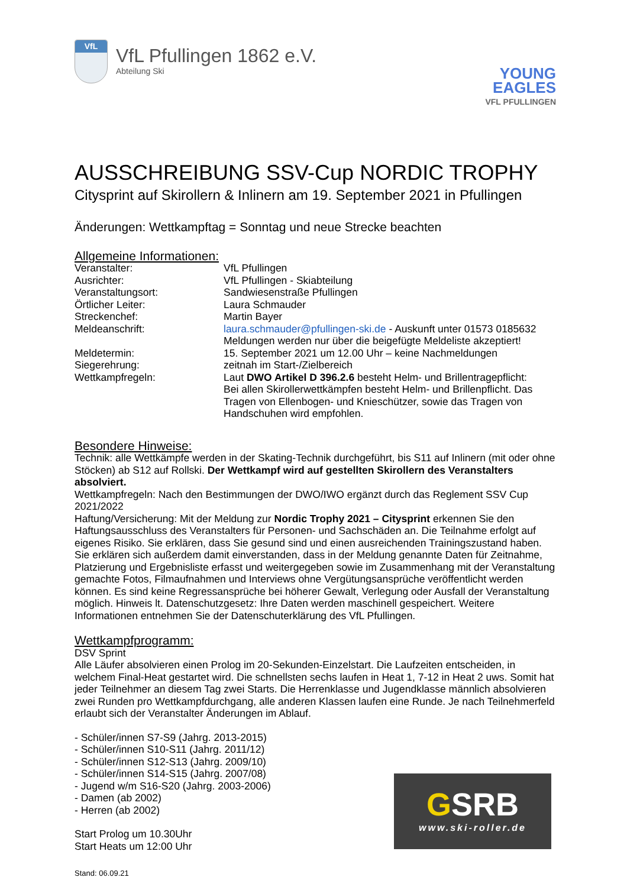VfL
VfL Pfullingen 1862 e.V.
Abteilung Ski
YOUNG
EAGLES
VFL PFULLINGEN
AUSSCHREIBUNG SSV-Cup NORDIC TROPHY
Citysprint auf Skirollern & Inlinern am 19. September 2021 in Pfullingen
Änderungen: Wettkampftag = Sonntag und neue Strecke beachten
Allgemeine Informationen:
| Veranstalter: | VfL Pfullingen |
| Ausrichter: | VfL Pfullingen - Skiabteilung |
| Veranstaltungsort: | Sandwiesenstraße Pfullingen |
| Örtlicher Leiter: | Laura Schmauder |
| Streckenchef: | Martin Bayer |
| Meldeanschrift: | laura.schmauder@pfullingen-ski.de - Auskunft unter 01573 0185632 Meldungen werden nur über die beigefügte Meldeliste akzeptiert! |
| Meldetermin: | 15. September 2021 um 12.00 Uhr – keine Nachmeldungen |
| Siegerehrung: | zeitnah im Start-/Zielbereich |
| Wettkampfregeln: | Laut DWO Artikel D 396.2.6 besteht Helm- und Brillentragepflicht: Bei allen Skirollerwettkämpfen besteht Helm- und Brillenpflicht. Das Tragen von Ellenbogen- und Knieschützer, sowie das Tragen von Handschuhen wird empfohlen. |
Besondere Hinweise:
Technik: alle Wettkämpfe werden in der Skating-Technik durchgeführt, bis S11 auf Inlinern (mit oder ohne Stöcken) ab S12 auf Rollski. Der Wettkampf wird auf gestellten Skirollern des Veranstalters absolviert.
Wettkampfregeln: Nach den Bestimmungen der DWO/IWO ergänzt durch das Reglement SSV Cup 2021/2022
Haftung/Versicherung: Mit der Meldung zur Nordic Trophy 2021 – Citysprint erkennen Sie den Haftungsausschluss des Veranstalters für Personen- und Sachschäden an. Die Teilnahme erfolgt auf eigenes Risiko. Sie erklären, dass Sie gesund sind und einen ausreichenden Trainingszustand haben. Sie erklären sich außerdem damit einverstanden, dass in der Meldung genannte Daten für Zeitnahme, Platzierung und Ergebnisliste erfasst und weitergegeben sowie im Zusammenhang mit der Veranstaltung gemachte Fotos, Filmaufnahmen und Interviews ohne Vergütungsansprüche veröffentlicht werden können. Es sind keine Regressansprüche bei höherer Gewalt, Verlegung oder Ausfall der Veranstaltung möglich. Hinweis lt. Datenschutzgesetz: Ihre Daten werden maschinell gespeichert. Weitere Informationen entnehmen Sie der Datenschuterklärung des VfL Pfullingen.
Wettkampfprogramm:
DSV Sprint
Alle Läufer absolvieren einen Prolog im 20-Sekunden-Einzelstart. Die Laufzeiten entscheiden, in welchem Final-Heat gestartet wird. Die schnellsten sechs laufen in Heat 1, 7-12 in Heat 2 uws. Somit hat jeder Teilnehmer an diesem Tag zwei Starts. Die Herrenklasse und Jugendklasse männlich absolvieren zwei Runden pro Wettkampfdurchgang, alle anderen Klassen laufen eine Runde. Je nach Teilnehmerfeld erlaubt sich der Veranstalter Änderungen im Ablauf.
- Schüler/innen S7-S9 (Jahrg. 2013-2015)
- Schüler/innen S10-S11 (Jahrg. 2011/12)
- Schüler/innen S12-S13 (Jahrg. 2009/10)
- Schüler/innen S14-S15 (Jahrg. 2007/08)
- Jugend w/m S16-S20 (Jahrg. 2003-2006)
- Damen (ab 2002)
- Herren (ab 2002)
Start Prolog um 10.30Uhr
Start Heats um 12:00 Uhr
Stand: 06.09.21
GSRB
www.ski-roller.de